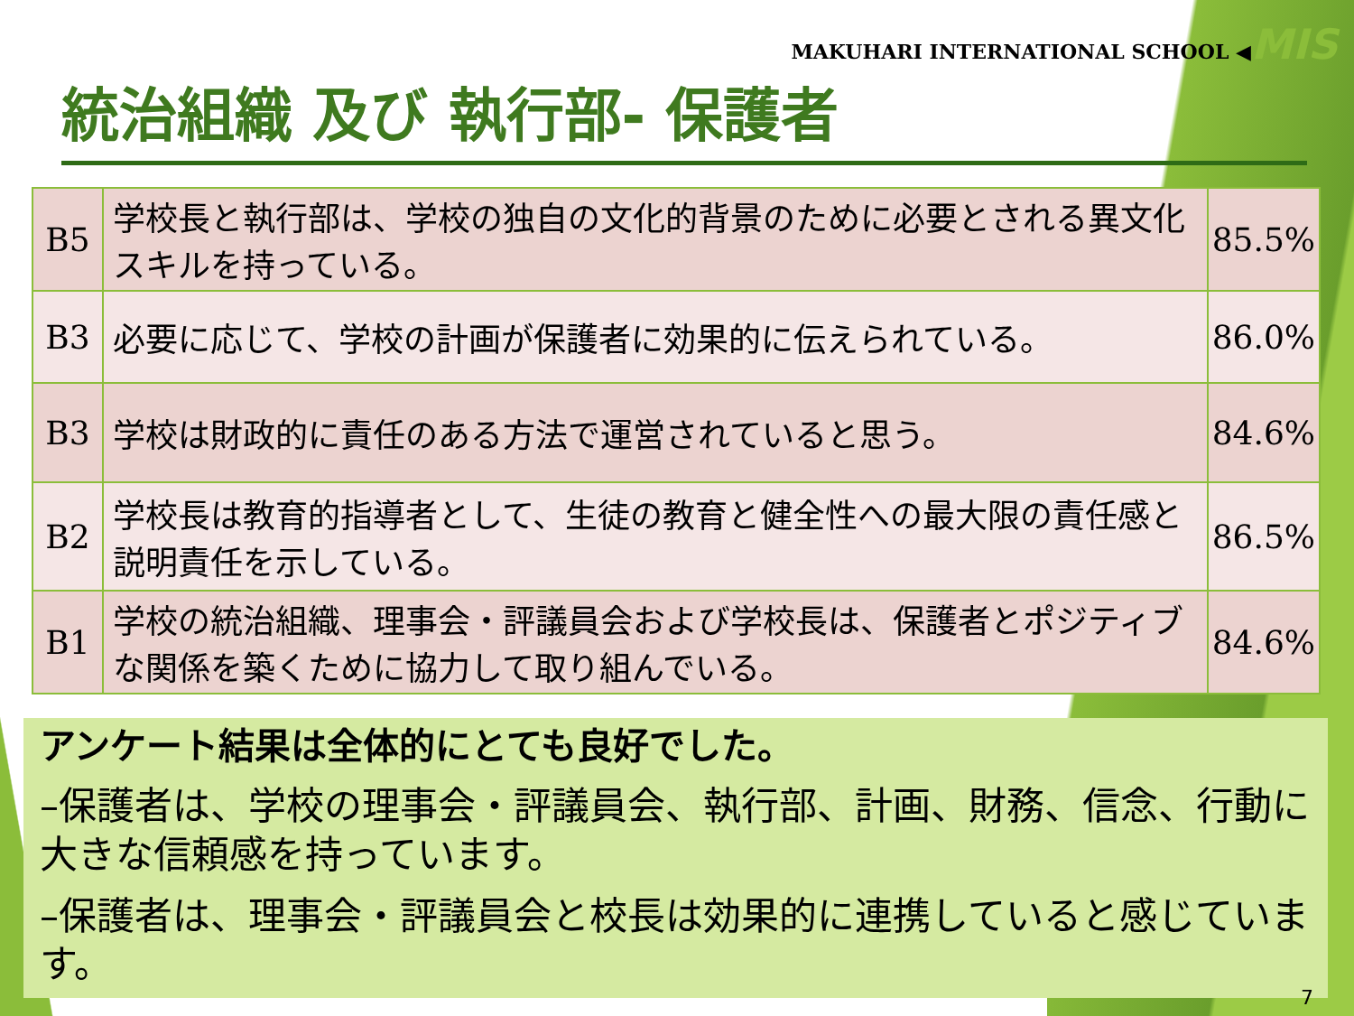MAKUHARI INTERNATIONAL SCHOOL ◀MIS
統治組織 及び 執行部- 保護者
| B5 | 学校長と執行部は、学校の独自の文化的背景のために必要とされる異文化スキルを持っている。 | 85.5% |
| B3 | 必要に応じて、学校の計画が保護者に効果的に伝えられている。 | 86.0% |
| B3 | 学校は財政的に責任のある方法で運営されていると思う。 | 84.6% |
| B2 | 学校長は教育的指導者として、生徒の教育と健全性への最大限の責任感と説明責任を示している。 | 86.5% |
| B1 | 学校の統治組織、理事会・評議員会および学校長は、保護者とポジティブな関係を築くために協力して取り組んでいる。 | 84.6% |
アンケート結果は全体的にとても良好でした。
–保護者は、学校の理事会・評議員会、執行部、計画、財務、信念、行動に大きな信頼感を持っています。
–保護者は、理事会・評議員会と校長は効果的に連携していると感じています。
7